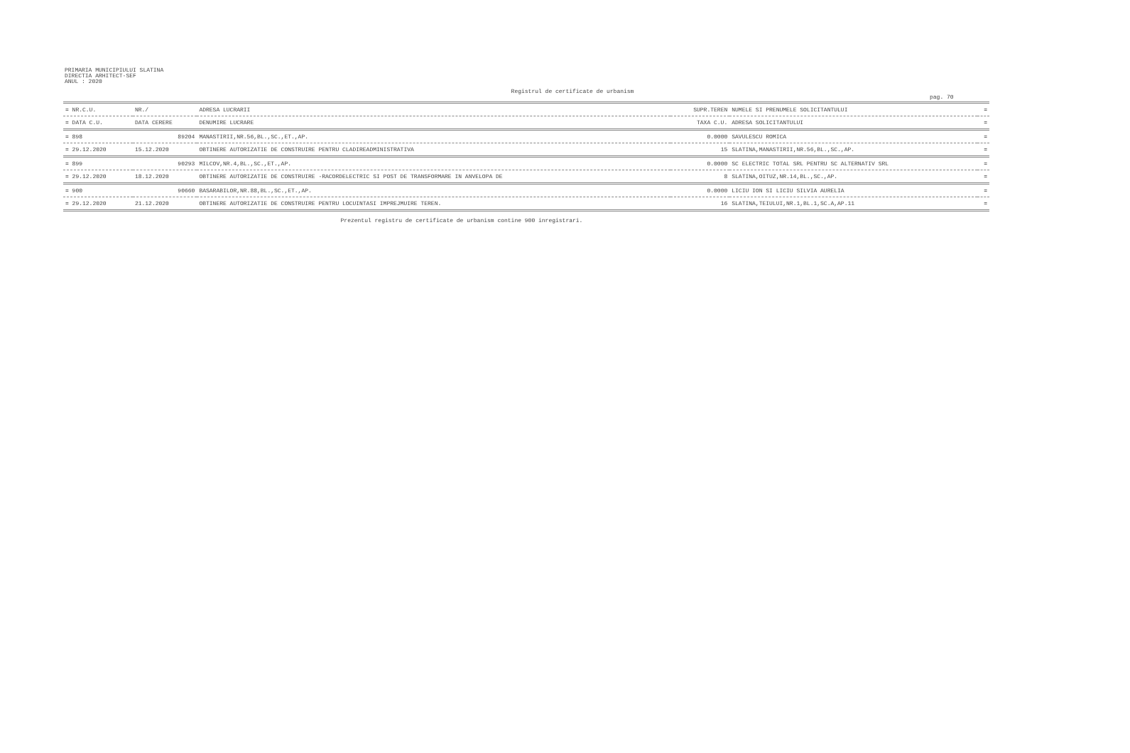PRIMARIA MUNICIPIULUI SLATINA
DIRECTIA ARHITECT-SEF
ANUL : 2020
Registrul de certificate de urbanism
pag. 70
| = NR.C.U. | NR./ | ADRESA LUCRARII | SUPR.TEREN | NUMELE SI PRENUMELE SOLICITANTULUI | = |
| --- | --- | --- | --- | --- | --- |
| = DATA C.U. | DATA CERERE | DENUMIRE LUCRARE | TAXA C.U. | ADRESA SOLICITANTULUI | = |
| = 898 | 89204 | MANASTIRII,NR.56,BL.,SC.,ET.,AP. | 0.0000 | SAVULESCU ROMICA | = |
| = 29.12.2020 | 15.12.2020 | OBTINERE AUTORIZATIE DE CONSTRUIRE PENTRU CLADIREADMINISTRATIVA | 15 | SLATINA,MANASTIRII,NR.56,BL.,SC.,AP. | = |
| = 899 | 90293 | MILCOV,NR.4,BL.,SC.,ET.,AP. | 0.0000 | SC ELECTRIC TOTAL SRL PENTRU SC ALTERNATIV SRL | = |
| = 29.12.2020 | 18.12.2020 | OBTINERE AUTORIZATIE DE CONSTRUIRE -RACORDELECTRIC SI POST DE TRANSFORMARE IN ANVELOPA DE | 8 | SLATINA,OITUZ,NR.14,BL.,SC.,AP. | = |
| = 900 | 90660 | BASARABILOR,NR.88,BL.,SC.,ET.,AP. | 0.0000 | LICIU ION SI LICIU SILVIA AURELIA | = |
| = 29.12.2020 | 21.12.2020 | OBTINERE AUTORIZATIE DE CONSTRUIRE PENTRU LOCUINTASI IMPREJMUIRE TEREN. | 16 | SLATINA,TEIULUI,NR.1,BL.1,SC.A,AP.11 | = |
Prezentul registru de certificate de urbanism contine 900 inregistrari.